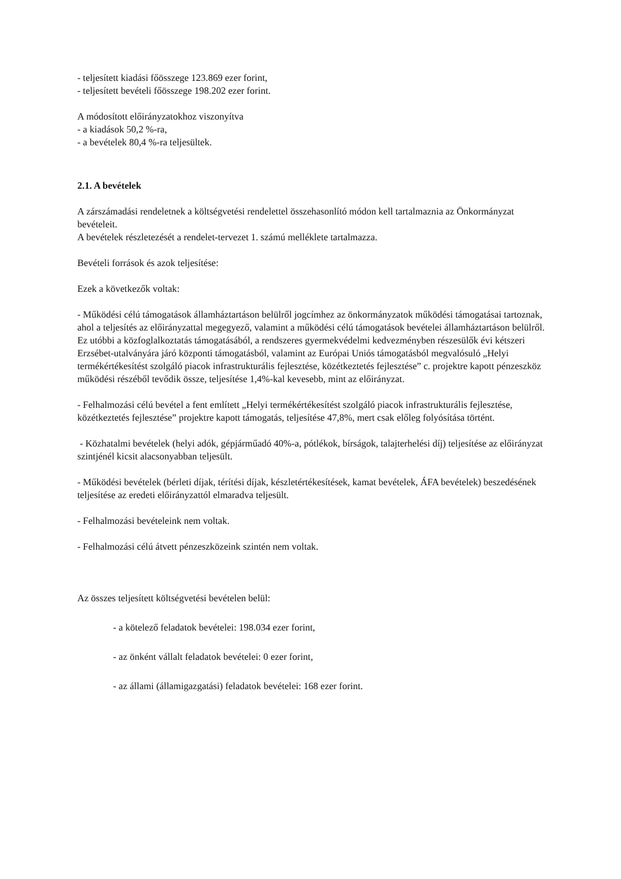- teljesített kiadási főösszege 123.869 ezer forint,
- teljesített bevételi főösszege 198.202 ezer forint.
A módosított előirányzatokhoz viszonyítva
- a kiadások 50,2 %-ra,
- a bevételek 80,4 %-ra teljesültek.
2.1. A bevételek
A zárszámadási rendeletnek a költségvetési rendelettel összehasonlító módon kell tartalmaznia az Önkormányzat bevételeit.
A bevételek részletezését a rendelet-tervezet 1. számú melléklete tartalmazza.
Bevételi források és azok teljesítése:
Ezek a következők voltak:
- Működési célú támogatások államháztartáson belülről jogcímhez az önkormányzatok működési támogatásai tartoznak, ahol a teljesítés az előirányzattal megegyező, valamint a működési célú támogatások bevételei államháztartáson belülről. Ez utóbbi a közfoglalkoztatás támogatásából, a rendszeres gyermekvédelmi kedvezményben részesülők évi kétszeri Erzsébet-utalványára járó központi támogatásból, valamint az Európai Uniós támogatásból megvalósuló „Helyi termékértékesítést szolgáló piacok infrastrukturális fejlesztése, közétkeztetés fejlesztése” c. projektre kapott pénzeszköz működési részéből tevődik össze, teljesítése 1,4%-kal kevesebb, mint az előirányzat.
- Felhalmozási célú bevétel a fent említett „Helyi termékértékesítést szolgáló piacok infrastrukturális fejlesztése, közétkeztetés fejlesztése” projektre kapott támogatás, teljesítése 47,8%, mert csak előleg folyósítása történt.
- Közhatalmi bevételek (helyi adók, gépjárműadó 40%-a, pótlékok, bírságok, talajterhelési díj) teljesítése az előirányzat szintjénél kicsit alacsonyabban teljesült.
- Működési bevételek (bérleti díjak, térítési díjak, készletértékesítések, kamat bevételek, ÁFA bevételek) beszedésének teljesítése az eredeti előirányzattól elmaradva teljesült.
- Felhalmozási bevételeink nem voltak.
- Felhalmozási célú átvett pénzeszközeink szintén nem voltak.
Az összes teljesített költségvetési bevételen belül:
- a kötelező feladatok bevételei: 198.034 ezer forint,
- az önként vállalt feladatok bevételei: 0 ezer forint,
- az állami (államigazgatási) feladatok bevételei: 168 ezer forint.